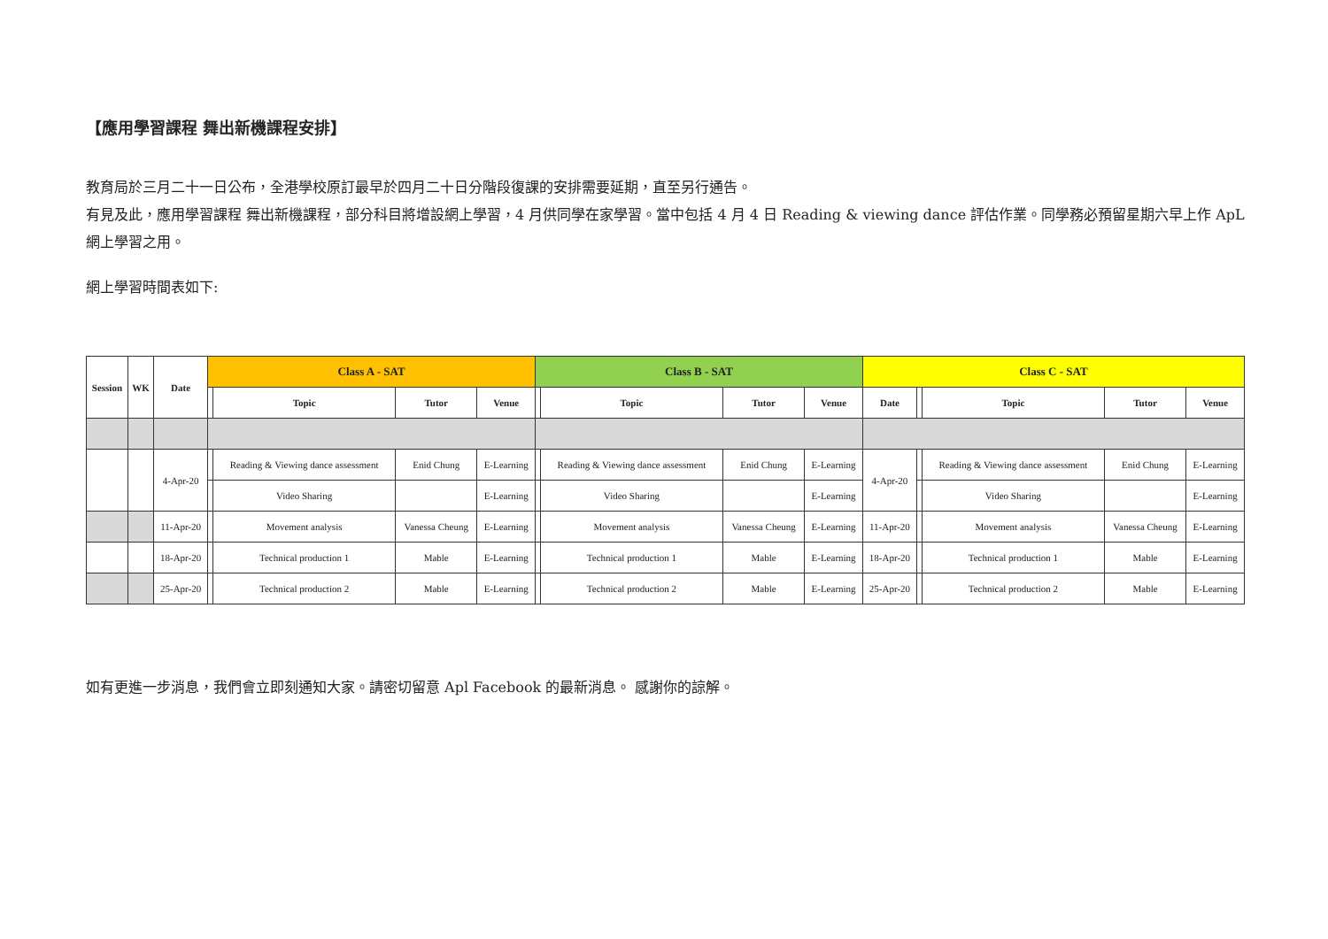【應用學習課程 舞出新機課程安排】
教育局於三月二十一日公布，全港學校原訂最早於四月二十日分階段復課的安排需要延期，直至另行通告。
有見及此，應用學習課程 舞出新機課程，部分科目將增設網上學習，4 月供同學在家學習。當中包括 4 月 4 日 Reading & viewing dance 評估作業。同學務必預留星期六早上作 ApL 網上學習之用。
網上學習時間表如下:
| Session | WK | Date | Class A - SAT | | | | Class B - SAT | | | | Class C - SAT | | | | |
| --- | --- | --- | --- | --- | --- | --- | --- | --- | --- | --- | --- | --- | --- | --- | --- |
| | | | | Topic | Tutor | Venue | | Topic | Tutor | Venue | Date | | Topic | Tutor | Venue |
| | | 4-Apr-20 | | Reading & Viewing dance assessment | Enid Chung | E-Learning | | Reading & Viewing dance assessment | Enid Chung | E-Learning | 4-Apr-20 | | Reading & Viewing dance assessment | Enid Chung | E-Learning |
| | | | | Video Sharing | | E-Learning | | Video Sharing | | E-Learning | | | Video Sharing | | E-Learning |
| | | 11-Apr-20 | | Movement analysis | Vanessa Cheung | E-Learning | | Movement analysis | Vanessa Cheung | E-Learning | 11-Apr-20 | | Movement analysis | Vanessa Cheung | E-Learning |
| | | 18-Apr-20 | | Technical production 1 | Mable | E-Learning | | Technical production 1 | Mable | E-Learning | 18-Apr-20 | | Technical production 1 | Mable | E-Learning |
| | | 25-Apr-20 | | Technical production 2 | Mable | E-Learning | | Technical production 2 | Mable | E-Learning | 25-Apr-20 | | Technical production 2 | Mable | E-Learning |
如有更進一步消息，我們會立即刻通知大家。請密切留意 Apl Facebook 的最新消息。 感謝你的諒解。